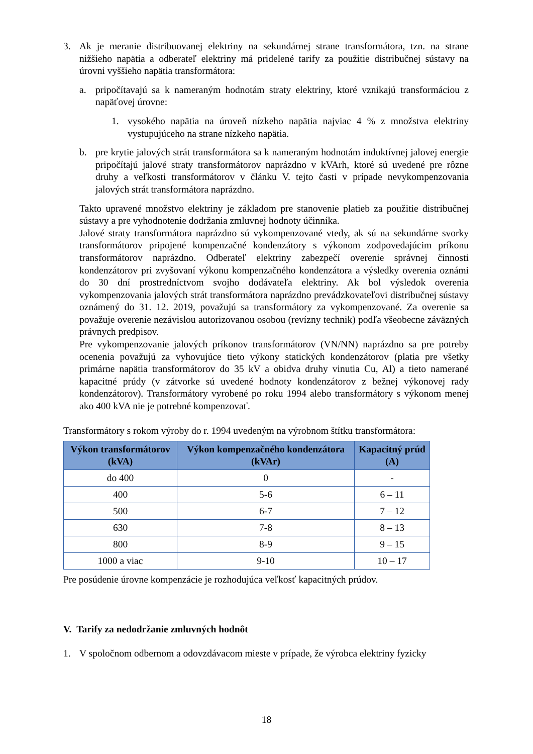3. Ak je meranie distribuovanej elektriny na sekundárnej strane transformátora, tzn. na strane nižšieho napätia a odberateľ elektriny má pridelené tarify za použitie distribučnej sústavy na úrovni vyššieho napätia transformátora:
a. pripočítavajú sa k nameraným hodnotám straty elektriny, ktoré vznikajú transformáciou z napäťovej úrovne:
1. vysokého napätia na úroveň nízkeho napätia najviac 4 % z množstva elektriny vystupujúceho na strane nízkeho napätia.
b. pre krytie jalových strát transformátora sa k nameraným hodnotám induktívnej jalovej energie pripočítajú jalové straty transformátorov naprázdno v kVArh, ktoré sú uvedené pre rôzne druhy a veľkosti transformátorov v článku V. tejto časti v prípade nevykompenzovania jalových strát transformátora naprázdno.
Takto upravené množstvo elektriny je základom pre stanovenie platieb za použitie distribučnej sústavy a pre vyhodnotenie dodržania zmluvnej hodnoty účinníka.
Jalové straty transformátora naprázdno sú vykompenzované vtedy, ak sú na sekundárne svorky transformátorov pripojené kompenzačné kondenzátory s výkonom zodpovedajúcim príkonu transformátorov naprázdno. Odberateľ elektriny zabezpečí overenie správnej činnosti kondenzátorov pri zvyšovaní výkonu kompenzačného kondenzátora a výsledky overenia oznámi do 30 dní prostredníctvom svojho dodávateľa elektriny. Ak bol výsledok overenia vykompenzovania jalových strát transformátora naprázdno prevádzkovateľovi distribučnej sústavy oznámený do 31. 12. 2019, považujú sa transformátory za vykompenzované. Za overenie sa považuje overenie nezávislou autorizovanou osobou (revízny technik) podľa všeobecne záväzných právnych predpisov.
Pre vykompenzovanie jalových príkonov transformátorov (VN/NN) naprázdno sa pre potreby ocenenia považujú za vyhovujúce tieto výkony statických kondenzátorov (platia pre všetky primárne napätia transformátorov do 35 kV a obidva druhy vinutia Cu, Al) a tieto namerané kapacitné prúdy (v zátvorke sú uvedené hodnoty kondenzátorov z bežnej výkonovej rady kondenzátorov). Transformátory vyrobené po roku 1994 alebo transformátory s výkonom menej ako 400 kVA nie je potrebné kompenzovať.
Transformátory s rokom výroby do r. 1994 uvedeným na výrobnom štítku transformátora:
| Výkon transformátorov (kVA) | Výkon kompenzačného kondenzátora (kVAr) | Kapacitný prúd (A) |
| --- | --- | --- |
| do 400 | 0 | - |
| 400 | 5-6 | 6 – 11 |
| 500 | 6-7 | 7 – 12 |
| 630 | 7-8 | 8 – 13 |
| 800 | 8-9 | 9 – 15 |
| 1000 a viac | 9-10 | 10 – 17 |
Pre posúdenie úrovne kompenzácie je rozhodujúca veľkosť kapacitných prúdov.
V. Tarify za nedodržanie zmluvných hodnôt
1. V spoločnom odbernom a odovzdávacom mieste v prípade, že výrobca elektriny fyzicky
18